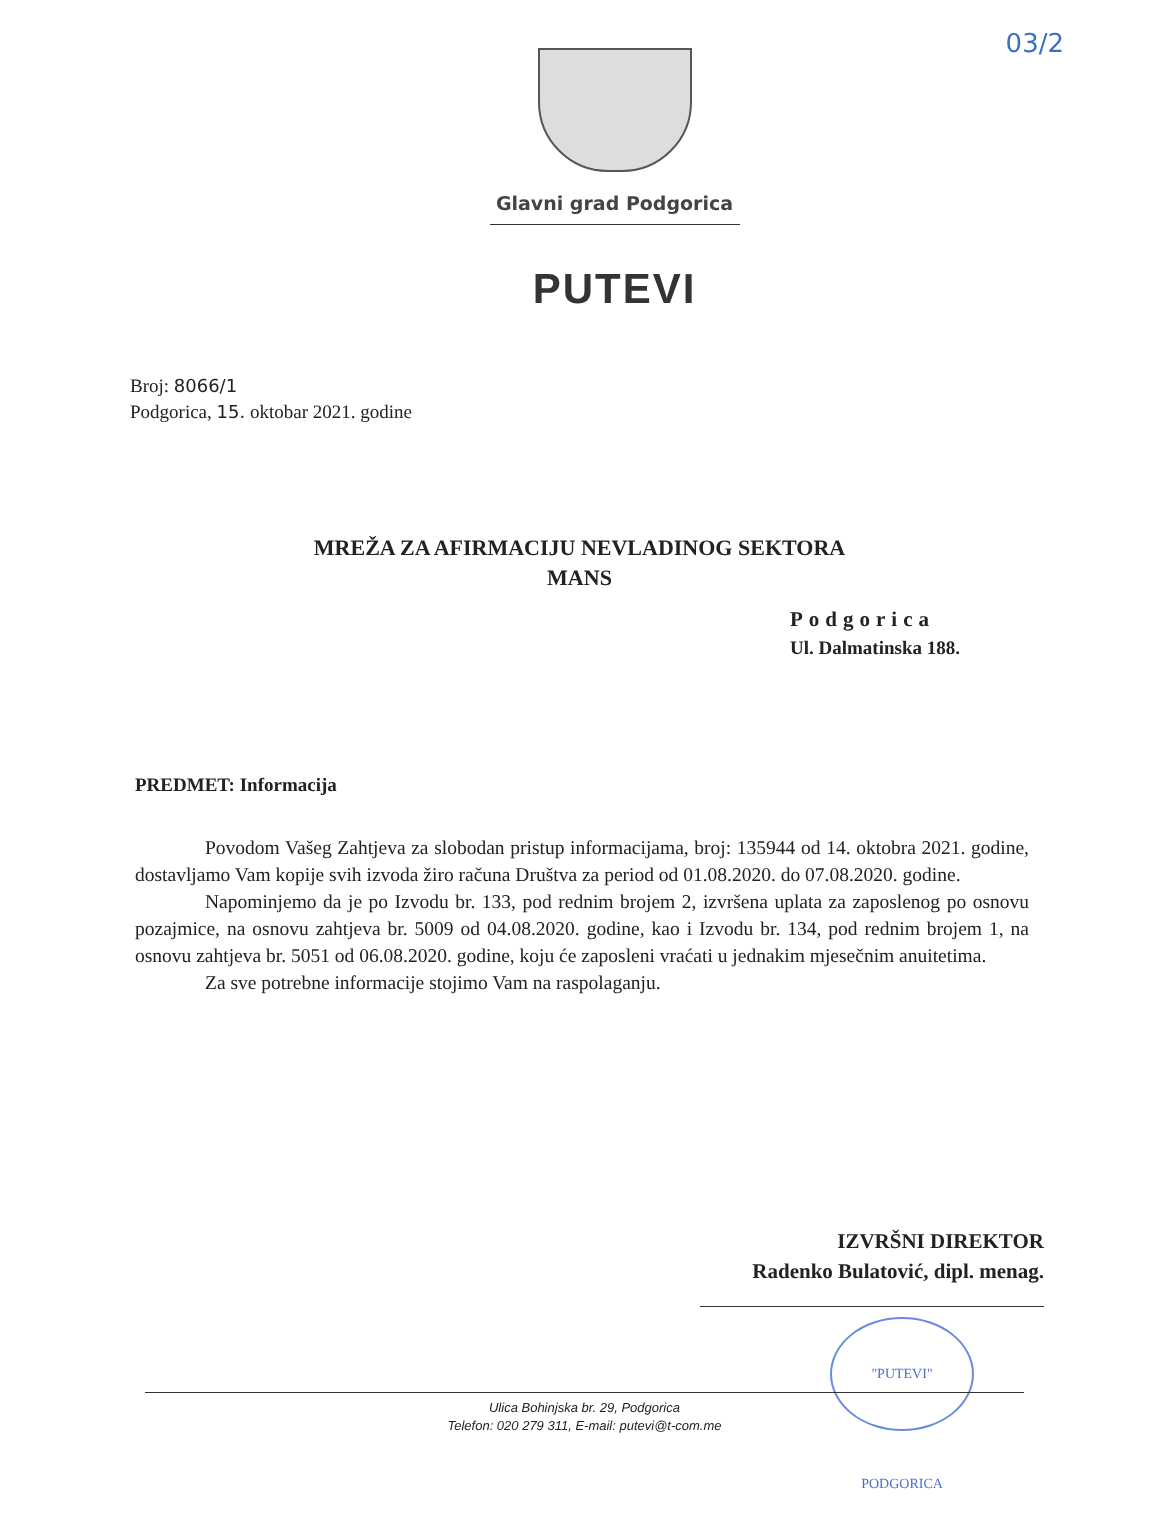03/2
Glavni grad Podgorica
PUTEVI
Broj: 8066/1
Podgorica, 15. oktobar 2021. godine
MREŽA ZA AFIRMACIJU NEVLADINOG SEKTORA
MANS
Podgorica
Ul. Dalmatinska 188.
PREDMET: Informacija
Povodom Vašeg Zahtjeva za slobodan pristup informacijama, broj: 135944 od 14. oktobra 2021. godine, dostavljamo Vam kopije svih izvoda žiro računa Društva za period od 01.08.2020. do 07.08.2020. godine.
Napominjemo da je po Izvodu br. 133, pod rednim brojem 2, izvršena uplata za zaposlenog po osnovu pozajmice, na osnovu zahtjeva br. 5009 od 04.08.2020. godine, kao i Izvodu br. 134, pod rednim brojem 1, na osnovu zahtjeva br. 5051 od 06.08.2020. godine, koju će zaposleni vraćati u jednakim mjesečnim anuitetima.
Za sve potrebne informacije stojimo Vam na raspolaganju.
IZVRŠNI DIREKTOR
Radenko Bulatović, dipl. menag.
"PUTEVI" PODGORICA
Ulica Bohinjska br. 29, Podgorica
Telefon: 020 279 311, E-mail: putevi@t-com.me